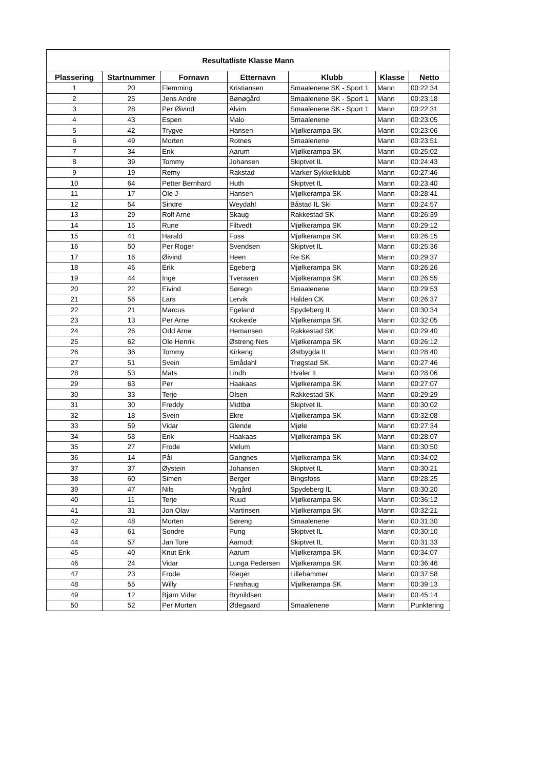| Resultatliste Klasse Mann | | | | | | |
| --- | --- | --- | --- | --- | --- | --- |
| Plassering | Startnummer | Fornavn | Etternavn | Klubb | Klasse | Netto |
| 1 | 20 | Flemming | Kristiansen | Smaalenene SK - Sport 1 | Mann | 00:22:34 |
| 2 | 25 | Jens Andre | Bønøgård | Smaalenene SK - Sport 1 | Mann | 00:23:18 |
| 3 | 28 | Per Øivind | Alvim | Smaalenene SK - Sport 1 | Mann | 00:22:31 |
| 4 | 43 | Espen | Malo | Smaalenene | Mann | 00:23:05 |
| 5 | 42 | Trygve | Hansen | Mjølkerampa SK | Mann | 00:23:06 |
| 6 | 49 | Morten | Rotnes | Smaalenene | Mann | 00:23:51 |
| 7 | 34 | Erik | Aarum | Mjølkerampa SK | Mann | 00:25:02 |
| 8 | 39 | Tommy | Johansen | Skiptvet IL | Mann | 00:24:43 |
| 9 | 19 | Remy | Rakstad | Marker Sykkelklubb | Mann | 00:27:46 |
| 10 | 64 | Petter Bernhard | Huth | Skiptvet IL | Mann | 00:23:40 |
| 11 | 17 | Ole J | Hansen | Mjølkerampa SK | Mann | 00:28:41 |
| 12 | 54 | Sindre | Weydahl | Båstad IL Ski | Mann | 00:24:57 |
| 13 | 29 | Rolf Arne | Skaug | Rakkestad SK | Mann | 00:26:39 |
| 14 | 15 | Rune | Filtvedt | Mjølkerampa SK | Mann | 00:29:12 |
| 15 | 41 | Harald | Foss | Mjølkerampa SK | Mann | 00:26:15 |
| 16 | 50 | Per Roger | Svendsen | Skiptvet IL | Mann | 00:25:36 |
| 17 | 16 | Øivind | Heen | Re SK | Mann | 00:29:37 |
| 18 | 46 | Erik | Egeberg | Mjølkerampa SK | Mann | 00:26:26 |
| 19 | 44 | Inge | Tveraaen | Mjølkerampa SK | Mann | 00:26:55 |
| 20 | 22 | Eivind | Søregn | Smaalenene | Mann | 00:29:53 |
| 21 | 56 | Lars | Lervik | Halden CK | Mann | 00:26:37 |
| 22 | 21 | Marcus | Egeland | Spydeberg IL | Mann | 00:30:34 |
| 23 | 13 | Per Arne | Krokeide | Mjølkerampa SK | Mann | 00:32:05 |
| 24 | 26 | Odd Arne | Hemansen | Rakkestad SK | Mann | 00:29:40 |
| 25 | 62 | Ole Henrik | Østreng Nes | Mjølkerampa SK | Mann | 00:26:12 |
| 26 | 36 | Tommy | Kirkeng | Østbygda IL | Mann | 00:28:40 |
| 27 | 51 | Svein | Smådahl | Trøgstad SK | Mann | 00:27:46 |
| 28 | 53 | Mats | Lindh | Hvaler IL | Mann | 00:28:06 |
| 29 | 63 | Per | Haakaas | Mjølkerampa SK | Mann | 00:27:07 |
| 30 | 33 | Terje | Olsen | Rakkestad SK | Mann | 00:29:29 |
| 31 | 30 | Freddy | Midtbø | Skiptvet IL | Mann | 00:30:02 |
| 32 | 18 | Svein | Ekre | Mjølkerampa SK | Mann | 00:32:08 |
| 33 | 59 | Vidar | Glende | Mjøle | Mann | 00:27:34 |
| 34 | 58 | Erik | Haakaas | Mjølkerampa SK | Mann | 00:28:07 |
| 35 | 27 | Frode | Melum | | Mann | 00:30:50 |
| 36 | 14 | Pål | Gangnes | Mjølkerampa SK | Mann | 00:34:02 |
| 37 | 37 | Øystein | Johansen | Skiptvet IL | Mann | 00:30:21 |
| 38 | 60 | Simen | Berger | Bingsfoss | Mann | 00:28:25 |
| 39 | 47 | Nils | Nygård | Spydeberg IL | Mann | 00:30:20 |
| 40 | 11 | Terje | Ruud | Mjølkerampa SK | Mann | 00:36:12 |
| 41 | 31 | Jon Olav | Martinsen | Mjølkerampa SK | Mann | 00:32:21 |
| 42 | 48 | Morten | Søreng | Smaalenene | Mann | 00:31:30 |
| 43 | 61 | Sondre | Pung | Skiptvet IL | Mann | 00:30:10 |
| 44 | 57 | Jan Tore | Aamodt | Skiptvet IL | Mann | 00:31:33 |
| 45 | 40 | Knut Erik | Aarum | Mjølkerampa SK | Mann | 00:34:07 |
| 46 | 24 | Vidar | Lunga Pedersen | Mjølkerampa SK | Mann | 00:36:46 |
| 47 | 23 | Frode | Rieger | Lillehammer | Mann | 00:37:58 |
| 48 | 55 | Willy | Frøshaug | Mjølkerampa SK | Mann | 00:39:13 |
| 49 | 12 | Bjørn Vidar | Brynildsen | | Mann | 00:45:14 |
| 50 | 52 | Per Morten | Ødegaard | Smaalenene | Mann | Punktering |